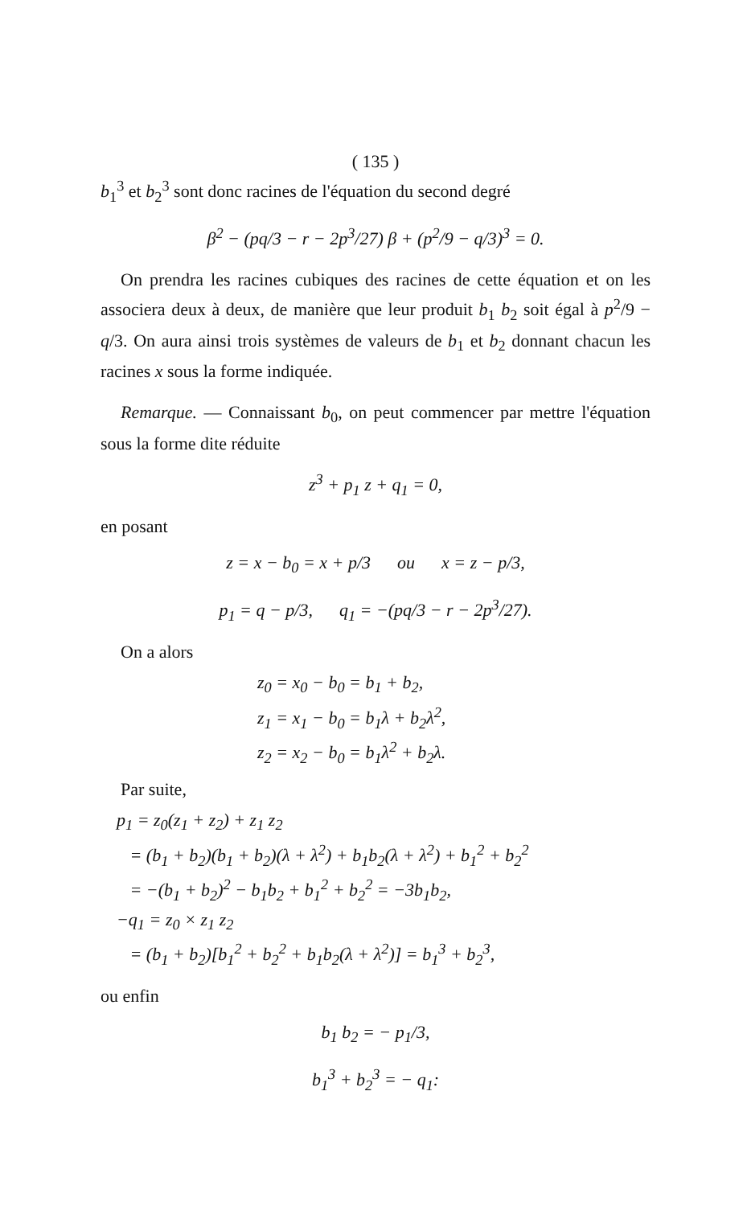( 135 )
b<sub>1</sub><sup>3</sup> et b<sub>2</sub><sup>3</sup> sont donc racines de l'équation du second degré
β<sup>2</sup> − (pq/3 − r − 2p<sup>3</sup>/27) β + (p<sup>2</sup>/9 − q/3)<sup>3</sup> = 0.
On prendra les racines cubiques des racines de cette équation et on les associera deux à deux, de manière que leur produit b<sub>1</sub> b<sub>2</sub> soit égal à p<sup>2</sup>/9 − q/3. On aura ainsi trois systèmes de valeurs de b<sub>1</sub> et b<sub>2</sub> donnant chacun les racines x sous la forme indiquée.
Remarque. — Connaissant b<sub>0</sub>, on peut commencer par mettre l'équation sous la forme dite réduite
z<sup>3</sup> + p<sub>1</sub> z + q<sub>1</sub> = 0,
en posant
z = x − b<sub>0</sub> = x + p/3 ou x = z − p/3,
p<sub>1</sub> = q − p/3, q<sub>1</sub> = −(pq/3 − r − 2p<sup>3</sup>/27).
On a alors
z<sub>0</sub> = x<sub>0</sub> − b<sub>0</sub> = b<sub>1</sub> + b<sub>2</sub>,
z<sub>1</sub> = x<sub>1</sub> − b<sub>0</sub> = b<sub>1</sub>λ + b<sub>2</sub>λ<sup>2</sup>,
z<sub>2</sub> = x<sub>2</sub> − b<sub>0</sub> = b<sub>1</sub>λ<sup>2</sup> + b<sub>2</sub>λ.
Par suite,
p<sub>1</sub> = z<sub>0</sub>(z<sub>1</sub> + z<sub>2</sub>) + z<sub>1</sub> z<sub>2</sub>
= (b<sub>1</sub> + b<sub>2</sub>)(b<sub>1</sub> + b<sub>2</sub>)(λ + λ<sup>2</sup>) + b<sub>1</sub>b<sub>2</sub>(λ + λ<sup>2</sup>) + b<sub>1</sub><sup>2</sup> + b<sub>2</sub><sup>2</sup>
= −(b<sub>1</sub> + b<sub>2</sub>)<sup>2</sup> − b<sub>1</sub>b<sub>2</sub> + b<sub>1</sub><sup>2</sup> + b<sub>2</sub><sup>2</sup> = −3b<sub>1</sub>b<sub>2</sub>,
−q<sub>1</sub> = z<sub>0</sub> × z<sub>1</sub> z<sub>2</sub>
= (b<sub>1</sub> + b<sub>2</sub>)[b<sub>1</sub><sup>2</sup> + b<sub>2</sub><sup>2</sup> + b<sub>1</sub>b<sub>2</sub>(λ + λ<sup>2</sup>)] = b<sub>1</sub><sup>3</sup> + b<sub>2</sub><sup>3</sup>,
ou enfin
b<sub>1</sub> b<sub>2</sub> = − p<sub>1</sub>/3,
b<sub>1</sub><sup>3</sup> + b<sub>2</sub><sup>3</sup> = − q<sub>1</sub>: